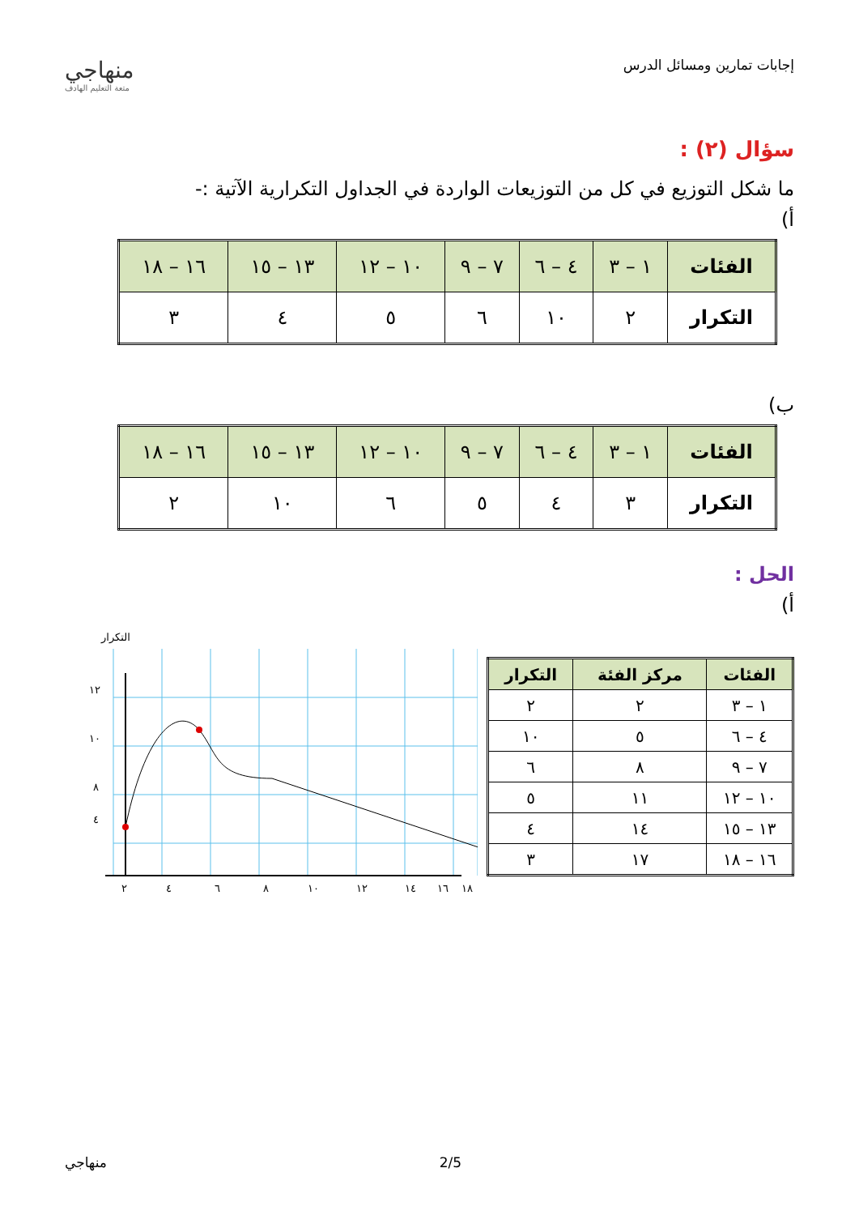إجابات تمارين ومسائل الدرس
منهاجي
متعة التعليم الهادف
سؤال (٢) :
ما شكل التوزيع في كل من التوزيعات الواردة في الجداول التكرارية الآتية :-
أ)
| الفئات | ١ – ٣ | ٤ – ٦ | ٧ – ٩ | ١٠ – ١٢ | ١٣ – ١٥ | ١٦ – ١٨ |
| التكرار | ٢ | ١٠ | ٦ | ٥ | ٤ | ٣ |
ب)
| الفئات | ١ – ٣ | ٤ – ٦ | ٧ – ٩ | ١٠ – ١٢ | ١٣ – ١٥ | ١٦ – ١٨ |
| التكرار | ٣ | ٤ | ٥ | ٦ | ١٠ | ٢ |
الحل :
أ)
| الفئات | مركز الفئة | التكرار |
| --- | --- | --- |
| ١ – ٣ | ٢ | ٢ |
| ٤ – ٦ | ٥ | ١٠ |
| ٧ – ٩ | ٨ | ٦ |
| ١٠ – ١٢ | ١١ | ٥ |
| ١٣ – ١٥ | ١٤ | ٤ |
| ١٦ – ١٨ | ١٧ | ٣ |
التكرار
١٢
١٠
٨
٤
٢
٤
٦
٨
١٠
١٢
١٤
١٦
١٨
منهاجي 2/5